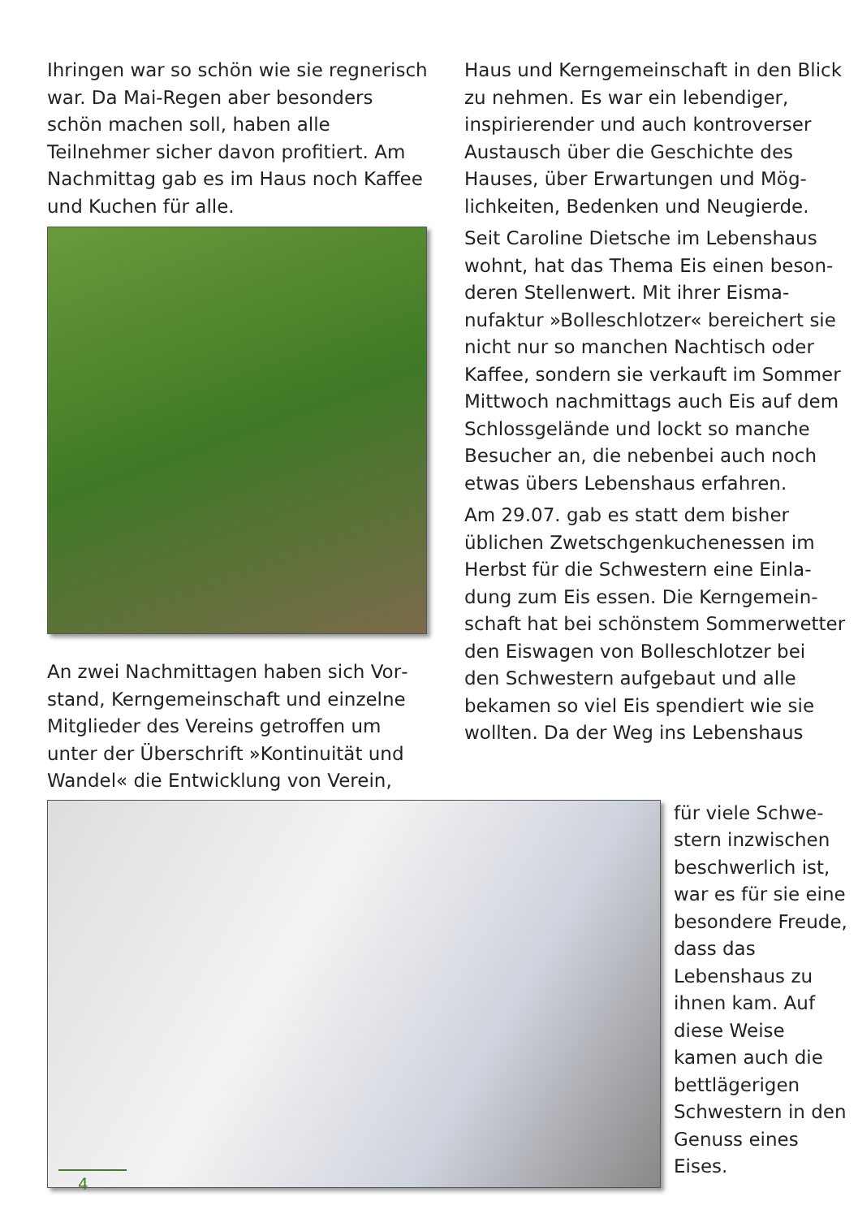Ihringen war so schön wie sie regne­risch war. Da Mai-Regen aber beson­ders schön machen soll, haben alle Teilnehmer sicher davon profitiert. Am Nachmittag gab es im Haus noch Kaffee und Kuchen für alle.
An zwei Nachmittagen haben sich Vor­stand, Kerngemeinschaft und einzelne Mitglieder des Vereins getroffen um unter der Überschrift »Kontinuität und Wandel« die Entwicklung von Verein,
Haus und Kerngemeinschaft in den Blick zu nehmen. Es war ein lebendiger, inspirierender und auch kontroverser Austausch über die Geschichte des Hauses, über Erwartungen und Mög­lichkeiten, Bedenken und Neugierde.
Seit Caroline Dietsche im Lebenshaus wohnt, hat das Thema Eis einen beson­deren Stellenwert. Mit ihrer Eisma­nufaktur »Bolleschlotzer« bereichert sie nicht nur so manchen Nachtisch oder Kaffee, sondern sie verkauft im Sommer Mittwoch nachmittags auch Eis auf dem Schlossgelände und lockt so manche Besucher an, die nebenbei auch noch etwas übers Lebenshaus erfahren.
Am 29.07. gab es statt dem bisher üblichen Zwetschgenkuchenessen im Herbst für die Schwestern eine Einla­dung zum Eis essen. Die Kerngemein­schaft hat bei schönstem Sommerwet­ter den Eiswagen von Bolleschlotzer bei den Schwestern aufgebaut und alle bekamen so viel Eis spendiert wie sie wollten. Da der Weg ins Lebenshaus
für viele Schwe­stern inzwischen beschwerlich ist, war es für sie eine besondere Freude, dass das Lebenshaus zu ihnen kam. Auf diese Weise kamen auch die bettlägerigen Schwestern in den Genuss eines Eises.
4